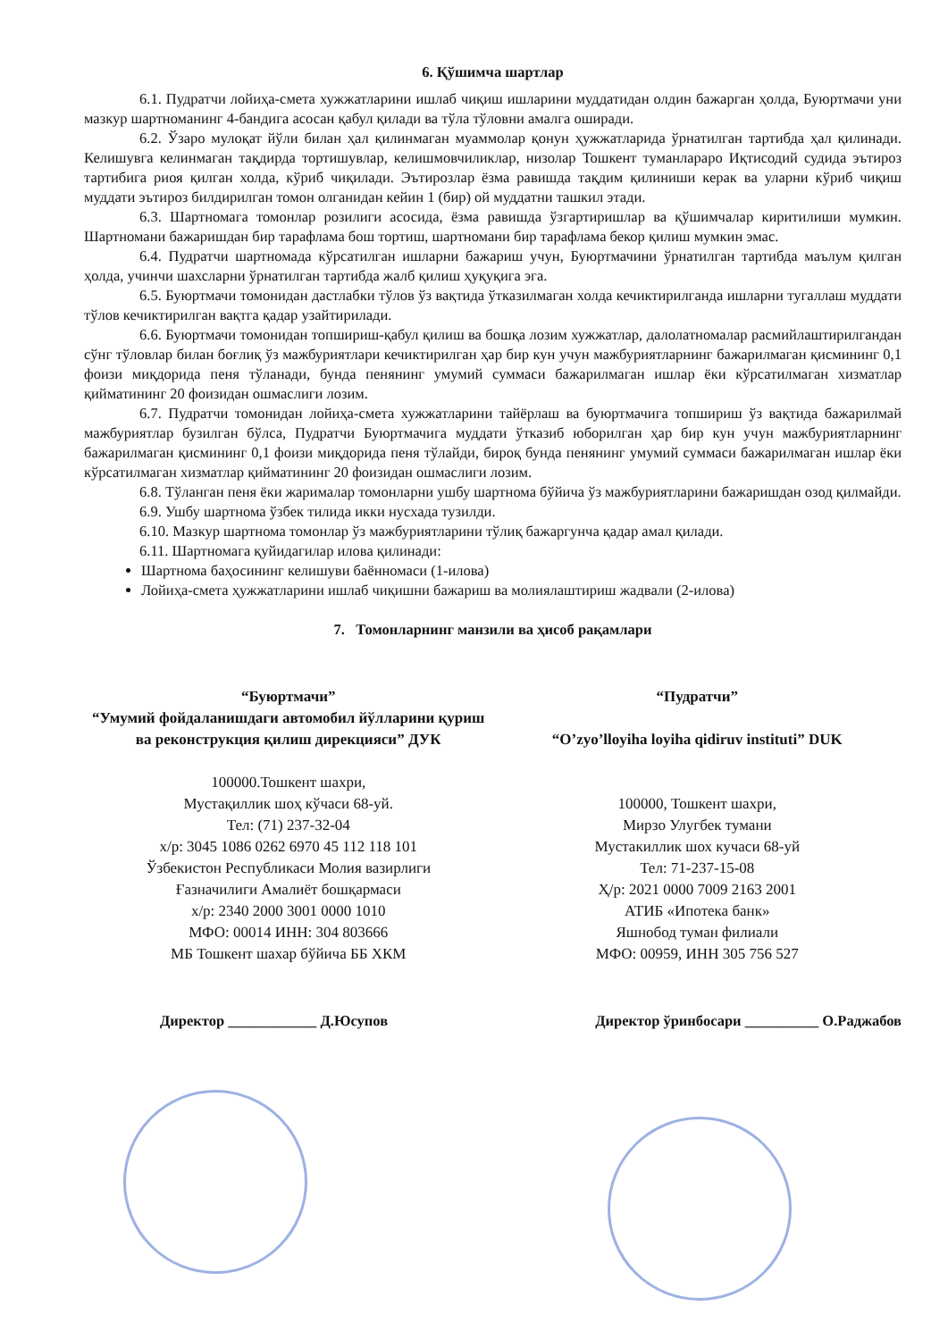6. Қўшимча шартлар
6.1. Пудратчи лойиҳа-смета хужжатларини ишлаб чиқиш ишларини муддатидан олдин бажарган ҳолда, Буюртмачи уни мазкур шартноманинг 4-бандига асосан қабул қилади ва тўла тўловни амалга оширади.
6.2. Ўзаро мулоқат йўли билан ҳал қилинмаган муаммолар қонун ҳужжатларида ўрнатилган тартибда ҳал қилинади. Келишувга келинмаган тақдирда тортишувлар, келишмовчиликлар, низолар Тошкент туманлараро Иқтисодий судида эътироз тартибига риоя қилган холда, кўриб чиқилади. Эътирозлар ёзма равишда тақдим қилиниши керак ва уларни кўриб чиқиш муддати эътироз билдирилган томон олганидан кейин 1 (бир) ой муддатни ташкил этади.
6.3. Шартномага томонлар розилиги асосида, ёзма равишда ўзгартиришлар ва қўшимчалар киритилиши мумкин. Шартномани бажаришдан бир тарафлама бош тортиш, шартномани бир тарафлама бекор қилиш мумкин эмас.
6.4. Пудратчи шартномада кўрсатилган ишларни бажариш учун, Буюртмачини ўрнатилган тартибда маълум қилган ҳолда, учинчи шахсларни ўрнатилган тартибда жалб қилиш ҳуқуқига эга.
6.5. Буюртмачи томонидан дастлабки тўлов ўз вақтида ўтказилмаган холда кечиктирилганда ишларни тугаллаш муддати тўлов кечиктирилган вақтга қадар узайтирилади.
6.6. Буюртмачи томонидан топшириш-қабул қилиш ва бошқа лозим хужжатлар, далолатномалар расмийлаштирилгандан сўнг тўловлар билан боғлиқ ўз мажбуриятлари кечиктирилган ҳар бир кун учун мажбуриятларнинг бажарилмаган қисмининг 0,1 фоизи миқдорида пеня тўланади, бунда пенянинг умумий суммаси бажарилмаган ишлар ёки кўрсатилмаган хизматлар қийматининг 20 фоизидан ошмаслиги лозим.
6.7. Пудратчи томонидан лойиҳа-смета хужжатларини тайёрлаш ва буюртмачига топшириш ўз вақтида бажарилмай мажбуриятлар бузилган бўлса, Пудратчи Буюртмачига муддати ўтказиб юборилган ҳар бир кун учун мажбуриятларнинг бажарилмаган қисмининг 0,1 фоизи миқдорида пеня тўлайди, бироқ бунда пенянинг умумий суммаси бажарилмаган ишлар ёки кўрсатилмаган хизматлар қийматининг 20 фоизидан ошмаслиги лозим.
6.8. Тўланган пеня ёки жарималар томонларни ушбу шартнома бўйича ўз мажбуриятларини бажаришдан озод қилмайди.
6.9. Ушбу шартнома ўзбек тилида икки нусхада тузилди.
6.10. Мазкур шартнома томонлар ўз мажбуриятларини тўлиқ бажаргунча қадар амал қилади.
6.11. Шартномага қуйидагилар илова қилинади:
Шартнома баҳосининг келишуви баённомаси (1-илова)
Лойиҳа-смета ҳужжатларини ишлаб чиқишни бажариш ва молиялаштириш жадвали (2-илова)
7. Томонларнинг манзили ва ҳисоб рақамлари
“Буюртмачи”
“Умумий фойдаланишдаги автомобил йўлларини қуриш ва реконструкция қилиш дирекцияси” ДУК
100000.Тошкент шахри,
Мустақиллик шоҳ кўчаси 68-уй.
Тел: (71) 237-32-04
х/р: 3045 1086 0262 6970 45 112 118 101
Ўзбекистон Республикаси Молия вазирлиги
Ғазначилиги Амалиёт бошқармаси
х/р: 2340 2000 3001 0000 1010
МФО: 00014 ИНН: 304 803666
МБ Тошкент шахар бўйича ББ ХКМ
“Пудратчи”
“O’zyo’lloyiha loyiha qidiruv instituti” DUK
100000, Тошкент шахри,
Мирзо Улугбек тумани
Мустакиллик шох кучаси 68-уй
Тел: 71-237-15-08
Ҳ/р: 2021 0000 7009 2163 2001
АТИБ «Ипотека банк»
Яшнобод туман филиали
МФО: 00959, ИНН 305 756 527
Директор ____________ Д.Юсупов Директор ўринбосари __________ О.Раджабов